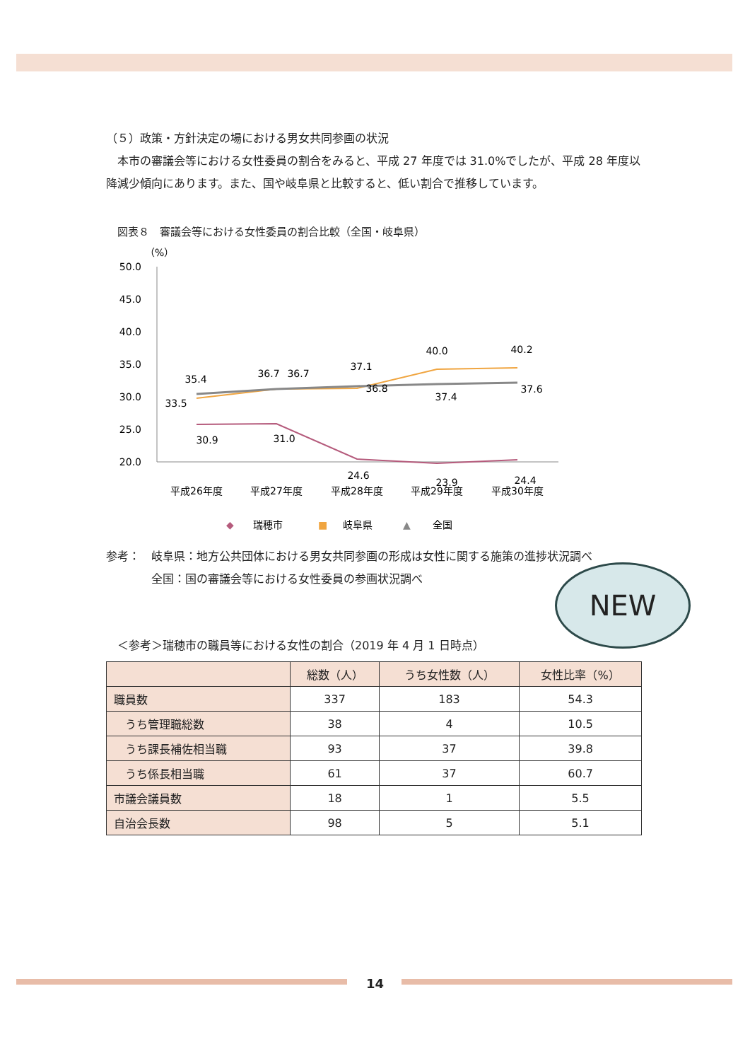（５）政策・方針決定の場における男女共同参画の状況
　本市の審議会等における女性委員の割合をみると、平成 27 年度では 31.0%でしたが、平成 28 年度以降減少傾向にあります。また、国や岐阜県と比較すると、低い割合で推移しています。
図表８　審議会等における女性委員の割合比較（全国・岐阜県）
（%）
50.0
45.0
40.0
35.0
30.0
25.0
20.0
30.9
31.0
24.6
23.9
24.4
33.5
36.7
36.8
40.0
40.2
35.4
36.7
37.1
37.4
37.6
平成26年度
平成27年度
平成28年度
平成29年度
平成30年度
◆
瑞穂市
■
岐阜県
▲
全国
参考：　岐阜県：地方公共団体における男女共同参画の形成は女性に関する施策の進捗状況調べ
　　　　全国：国の審議会等における女性委員の参画状況調べ
NEW
　＜参考＞瑞穂市の職員等における女性の割合（2019 年 4 月 1 日時点）
| | 総数（人） | うち女性数（人） | 女性比率（%） |
| --- | --- | --- | --- |
| 職員数 | 337 | 183 | 54.3 |
| うち管理職総数 | 38 | 4 | 10.5 |
| うち課長補佐相当職 | 93 | 37 | 39.8 |
| うち係長相当職 | 61 | 37 | 60.7 |
| 市議会議員数 | 18 | 1 | 5.5 |
| 自治会長数 | 98 | 5 | 5.1 |
14